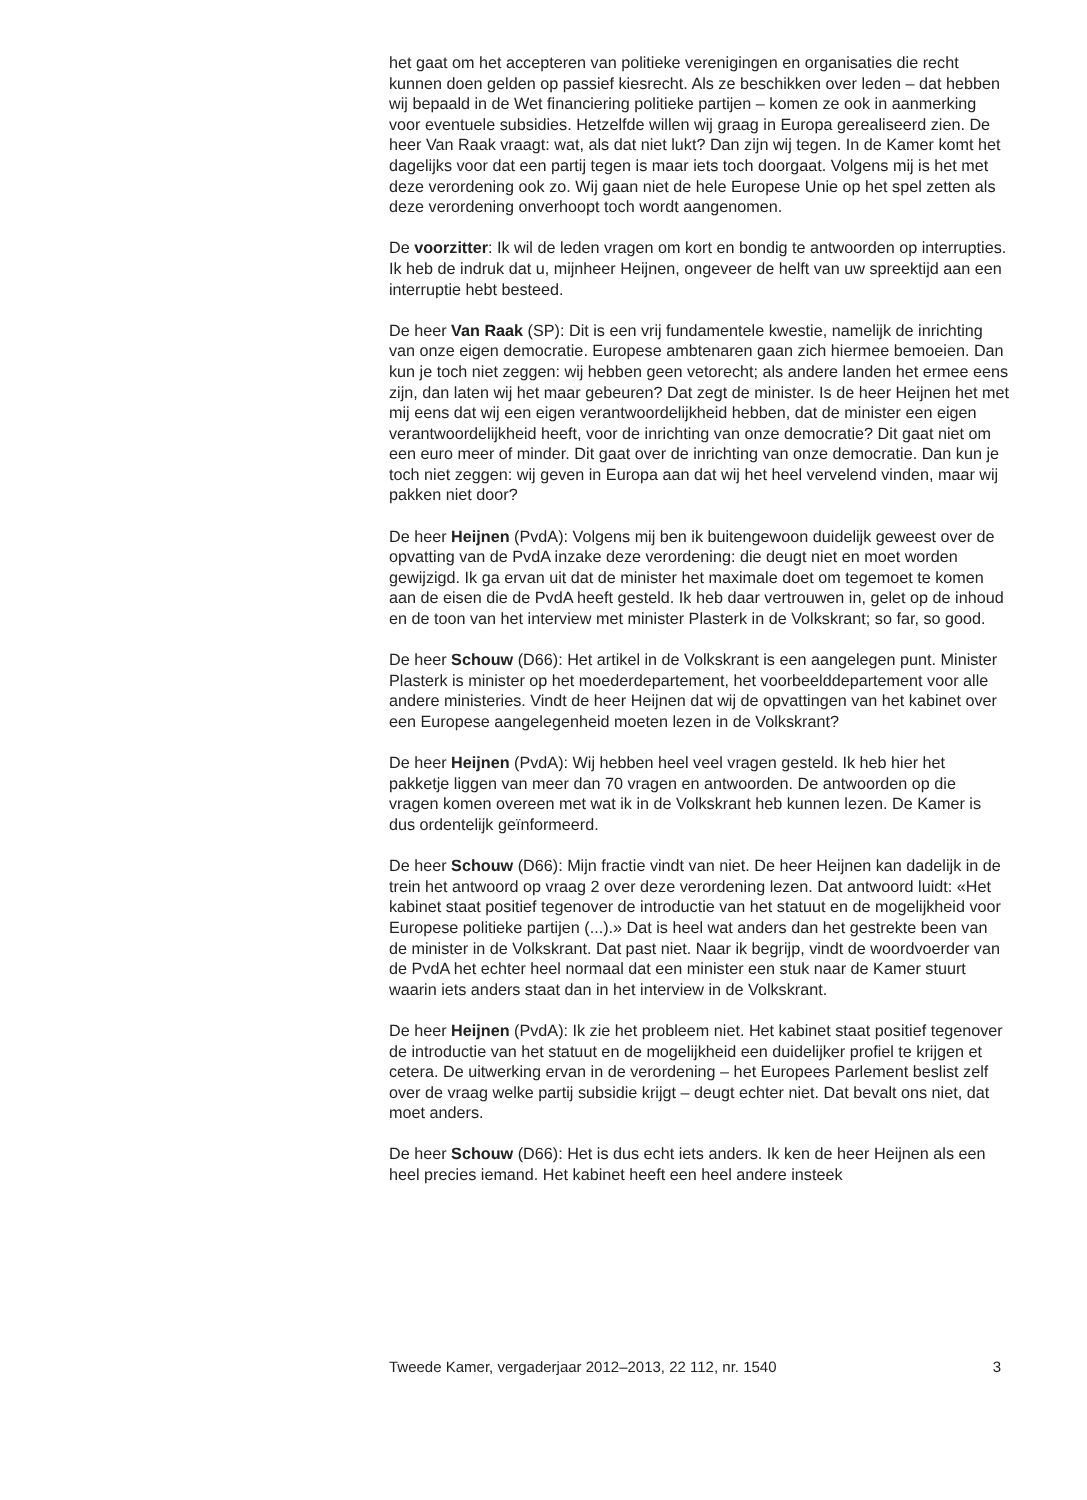het gaat om het accepteren van politieke verenigingen en organisaties die recht kunnen doen gelden op passief kiesrecht. Als ze beschikken over leden – dat hebben wij bepaald in de Wet financiering politieke partijen – komen ze ook in aanmerking voor eventuele subsidies. Hetzelfde willen wij graag in Europa gerealiseerd zien. De heer Van Raak vraagt: wat, als dat niet lukt? Dan zijn wij tegen. In de Kamer komt het dagelijks voor dat een partij tegen is maar iets toch doorgaat. Volgens mij is het met deze verordening ook zo. Wij gaan niet de hele Europese Unie op het spel zetten als deze verordening onverhoopt toch wordt aangenomen.
De voorzitter: Ik wil de leden vragen om kort en bondig te antwoorden op interrupties. Ik heb de indruk dat u, mijnheer Heijnen, ongeveer de helft van uw spreektijd aan een interruptie hebt besteed.
De heer Van Raak (SP): Dit is een vrij fundamentele kwestie, namelijk de inrichting van onze eigen democratie. Europese ambtenaren gaan zich hiermee bemoeien. Dan kun je toch niet zeggen: wij hebben geen vetorecht; als andere landen het ermee eens zijn, dan laten wij het maar gebeuren? Dat zegt de minister. Is de heer Heijnen het met mij eens dat wij een eigen verantwoordelijkheid hebben, dat de minister een eigen verantwoordelijkheid heeft, voor de inrichting van onze democratie? Dit gaat niet om een euro meer of minder. Dit gaat over de inrichting van onze democratie. Dan kun je toch niet zeggen: wij geven in Europa aan dat wij het heel vervelend vinden, maar wij pakken niet door?
De heer Heijnen (PvdA): Volgens mij ben ik buitengewoon duidelijk geweest over de opvatting van de PvdA inzake deze verordening: die deugt niet en moet worden gewijzigd. Ik ga ervan uit dat de minister het maximale doet om tegemoet te komen aan de eisen die de PvdA heeft gesteld. Ik heb daar vertrouwen in, gelet op de inhoud en de toon van het interview met minister Plasterk in de Volkskrant; so far, so good.
De heer Schouw (D66): Het artikel in de Volkskrant is een aangelegen punt. Minister Plasterk is minister op het moederdepartement, het voorbeelddepartement voor alle andere ministeries. Vindt de heer Heijnen dat wij de opvattingen van het kabinet over een Europese aangelegenheid moeten lezen in de Volkskrant?
De heer Heijnen (PvdA): Wij hebben heel veel vragen gesteld. Ik heb hier het pakketje liggen van meer dan 70 vragen en antwoorden. De antwoorden op die vragen komen overeen met wat ik in de Volkskrant heb kunnen lezen. De Kamer is dus ordentelijk geïnformeerd.
De heer Schouw (D66): Mijn fractie vindt van niet. De heer Heijnen kan dadelijk in de trein het antwoord op vraag 2 over deze verordening lezen. Dat antwoord luidt: «Het kabinet staat positief tegenover de introductie van het statuut en de mogelijkheid voor Europese politieke partijen (...).» Dat is heel wat anders dan het gestrekte been van de minister in de Volkskrant. Dat past niet. Naar ik begrijp, vindt de woordvoerder van de PvdA het echter heel normaal dat een minister een stuk naar de Kamer stuurt waarin iets anders staat dan in het interview in de Volkskrant.
De heer Heijnen (PvdA): Ik zie het probleem niet. Het kabinet staat positief tegenover de introductie van het statuut en de mogelijkheid een duidelijker profiel te krijgen et cetera. De uitwerking ervan in de verordening – het Europees Parlement beslist zelf over de vraag welke partij subsidie krijgt – deugt echter niet. Dat bevalt ons niet, dat moet anders.
De heer Schouw (D66): Het is dus echt iets anders. Ik ken de heer Heijnen als een heel precies iemand. Het kabinet heeft een heel andere insteek
Tweede Kamer, vergaderjaar 2012–2013, 22 112, nr. 1540 3